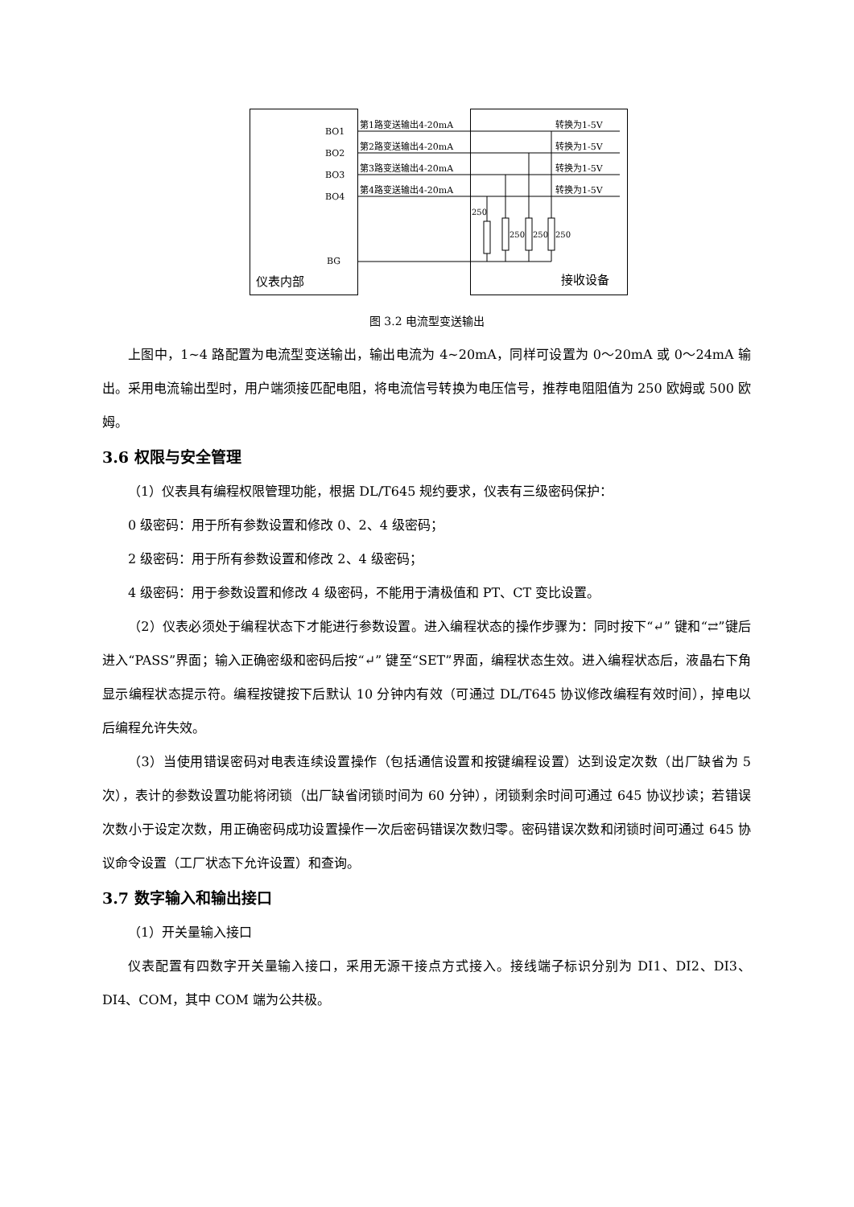BO1
BO2
BO3
BO4
BG
仪表内部
接收设备
第1路变送输出4-20mA
第2路变送输出4-20mA
第3路变送输出4-20mA
第4路变送输出4-20mA
转换为1-5V
转换为1-5V
转换为1-5V
转换为1-5V
250
250
250
250
图 3.2 电流型变送输出
上图中，1~4 路配置为电流型变送输出，输出电流为 4~20mA，同样可设置为 0～20mA 或 0～24mA 输出。采用电流输出型时，用户端须接匹配电阻，将电流信号转换为电压信号，推荐电阻阻值为 250 欧姆或 500 欧姆。
3.6 权限与安全管理
（1）仪表具有编程权限管理功能，根据 DL/T645 规约要求，仪表有三级密码保护：
0 级密码：用于所有参数设置和修改 0、2、4 级密码；
2 级密码：用于所有参数设置和修改 2、4 级密码；
4 级密码：用于参数设置和修改 4 级密码，不能用于清极值和 PT、CT 变比设置。
（2）仪表必须处于编程状态下才能进行参数设置。进入编程状态的操作步骤为：同时按下“↵” 键和“⇄”键后进入“PASS”界面；输入正确密级和密码后按“↵” 键至“SET”界面，编程状态生效。进入编程状态后，液晶右下角显示编程状态提示符。编程按键按下后默认 10 分钟内有效（可通过 DL/T645 协议修改编程有效时间），掉电以后编程允许失效。
（3）当使用错误密码对电表连续设置操作（包括通信设置和按键编程设置）达到设定次数（出厂缺省为 5 次），表计的参数设置功能将闭锁（出厂缺省闭锁时间为 60 分钟），闭锁剩余时间可通过 645 协议抄读；若错误次数小于设定次数，用正确密码成功设置操作一次后密码错误次数归零。密码错误次数和闭锁时间可通过 645 协议命令设置（工厂状态下允许设置）和查询。
3.7 数字输入和输出接口
（1）开关量输入接口
仪表配置有四数字开关量输入接口，采用无源干接点方式接入。接线端子标识分别为 DI1、DI2、DI3、DI4、COM，其中 COM 端为公共极。